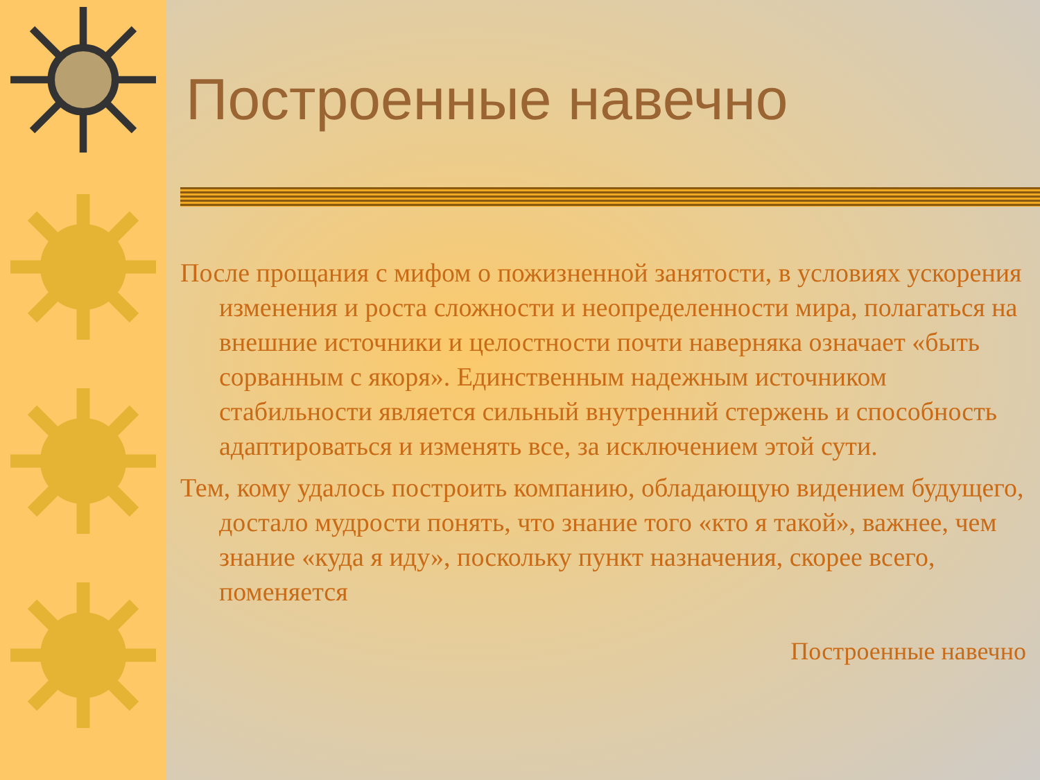Построенные навечно
После прощания с мифом о пожизненной занятости, в условиях ускорения изменения и роста сложности и неопределенности мира, полагаться на внешние источники и целостности почти наверняка означает «быть сорванным с якоря». Единственным надежным источником стабильности является сильный внутренний стержень и способность адаптироваться и изменять все, за исключением этой сути.
Тем, кому удалось построить компанию, обладающую видением будущего, достало мудрости понять, что знание того «кто я такой», важнее, чем знание «куда я иду», поскольку пункт назначения, скорее всего, поменяется
Построенные навечно